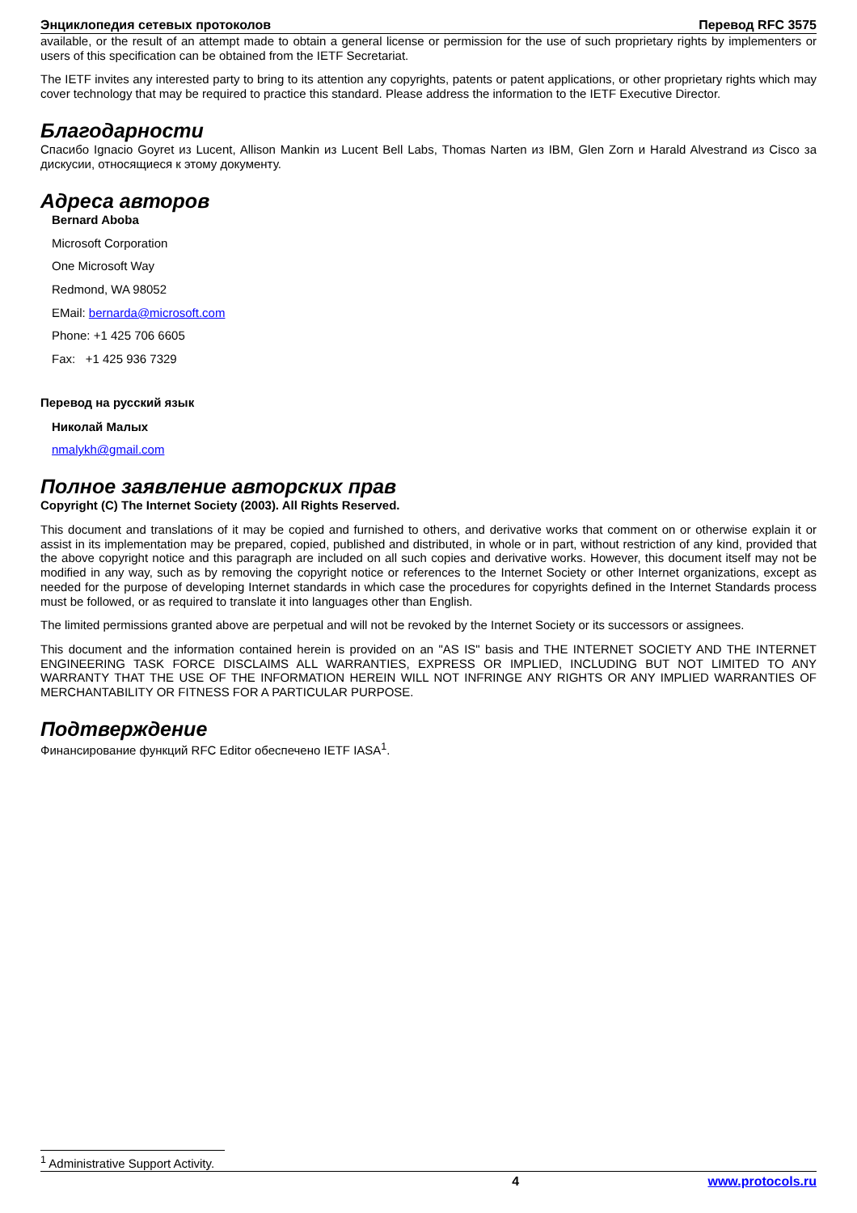Энциклопедия сетевых протоколов Перевод RFC 3575
available, or the result of an attempt made to obtain a general license or permission for the use of such proprietary rights by implementers or users of this specification can be obtained from the IETF Secretariat.
The IETF invites any interested party to bring to its attention any copyrights, patents or patent applications, or other proprietary rights which may cover technology that may be required to practice this standard. Please address the information to the IETF Executive Director.
Благодарности
Спасибо Ignacio Goyret из Lucent, Allison Mankin из Lucent Bell Labs, Thomas Narten из IBM, Glen Zorn и Harald Alvestrand из Cisco за дискусии, относящиеся к этому документу.
Адреса авторов
Bernard Aboba
Microsoft Corporation
One Microsoft Way
Redmond, WA 98052
EMail: bernarda@microsoft.com
Phone: +1 425 706 6605
Fax: +1 425 936 7329
Перевод на русский язык
Николай Малых
nmalykh@gmail.com
Полное заявление авторских прав
Copyright (C) The Internet Society (2003). All Rights Reserved.
This document and translations of it may be copied and furnished to others, and derivative works that comment on or otherwise explain it or assist in its implementation may be prepared, copied, published and distributed, in whole or in part, without restriction of any kind, provided that the above copyright notice and this paragraph are included on all such copies and derivative works. However, this document itself may not be modified in any way, such as by removing the copyright notice or references to the Internet Society or other Internet organizations, except as needed for the purpose of developing Internet standards in which case the procedures for copyrights defined in the Internet Standards process must be followed, or as required to translate it into languages other than English.
The limited permissions granted above are perpetual and will not be revoked by the Internet Society or its successors or assignees.
This document and the information contained herein is provided on an "AS IS" basis and THE INTERNET SOCIETY AND THE INTERNET ENGINEERING TASK FORCE DISCLAIMS ALL WARRANTIES, EXPRESS OR IMPLIED, INCLUDING BUT NOT LIMITED TO ANY WARRANTY THAT THE USE OF THE INFORMATION HEREIN WILL NOT INFRINGE ANY RIGHTS OR ANY IMPLIED WARRANTIES OF MERCHANTABILITY OR FITNESS FOR A PARTICULAR PURPOSE.
Подтверждение
Финансирование функций RFC Editor обеспечено IETF IASA<sup>1</sup>.
<sup>1</sup> Administrative Support Activity.
4 www.protocols.ru